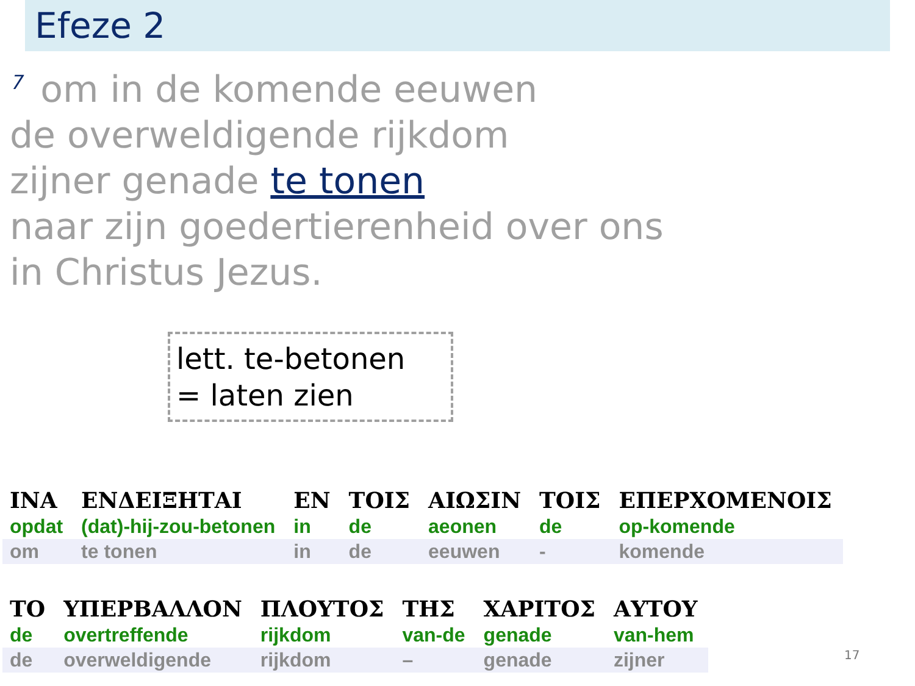Efeze 2
<sup>7</sup> om in de komende eeuwen
de overweldigende rijkdom
zijner genade te tonen
naar zijn goedertierenheid over ons
in Christus Jezus.
lett. te-betonen
= laten zien
| ΙΝΑ | ΕΝΔΕΙΞΗΤΑΙ | ΕΝ | ΤΟΙΣ | ΑΙΩΣΙΝ | ΤΟΙΣ | ΕΠΕΡΧΟΜΕΝΟΙΣ |
| opdat | (dat)-hij-zou-betonen | in | de | aeonen | de | op-komende |
| om | te tonen | in | de | eeuwen | - | komende |
| ΤΟ | ΥΠΕΡΒΑΛΛΟΝ | ΠΛΟΥΤΟΣ | ΤΗΣ | ΧΑΡΙΤΟΣ | ΑΥΤΟΥ |
| de | overtreffende | rijkdom | van-de | genade | van-hem |
| de | overweldigende | rijkdom | – | genade | zijner |
17